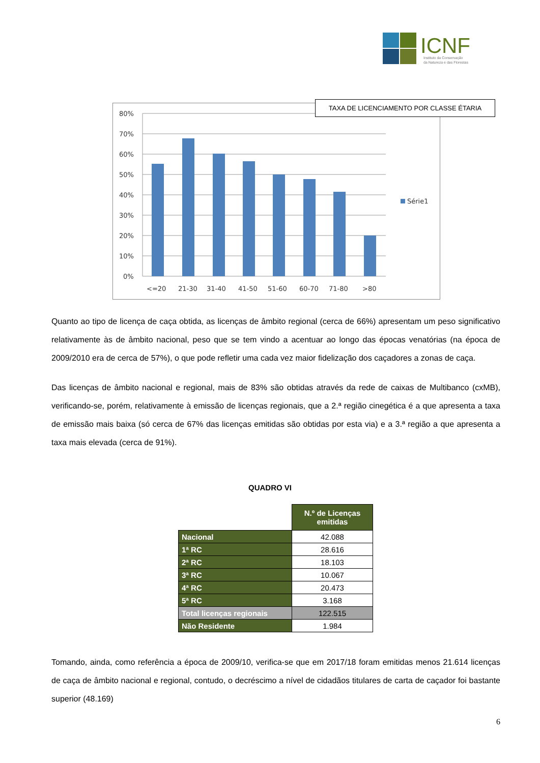ICNF
Instituto da Conservação
da Natureza e das Florestas
80%
70%
60%
50%
40%
30%
20%
10%
0%
<=20
21-30
31-40
41-50
51-60
60-70
71-80
>80
Série1
TAXA DE LICENCIAMENTO POR CLASSE ÉTARIA
Quanto ao tipo de licença de caça obtida, as licenças de âmbito regional (cerca de 66%) apresentam um peso significativo relativamente às de âmbito nacional, peso que se tem vindo a acentuar ao longo das épocas venatórias (na época de 2009/2010 era de cerca de 57%), o que pode refletir uma cada vez maior fidelização dos caçadores a zonas de caça.
Das licenças de âmbito nacional e regional, mais de 83% são obtidas através da rede de caixas de Multibanco (cxMB), verificando-se, porém, relativamente à emissão de licenças regionais, que a 2.ª região cinegética é a que apresenta a taxa de emissão mais baixa (só cerca de 67% das licenças emitidas são obtidas por esta via) e a 3.ª região a que apresenta a taxa mais elevada (cerca de 91%).
QUADRO VI
| | N.º de Licenças emitidas |
| Nacional | 42.088 |
| 1ª RC | 28.616 |
| 2ª RC | 18.103 |
| 3ª RC | 10.067 |
| 4ª RC | 20.473 |
| 5ª RC | 3.168 |
| Total licenças regionais | 122.515 |
| Não Residente | 1.984 |
Tomando, ainda, como referência a época de 2009/10, verifica-se que em 2017/18 foram emitidas menos 21.614 licenças de caça de âmbito nacional e regional, contudo, o decréscimo a nível de cidadãos titulares de carta de caçador foi bastante superior (48.169)
6